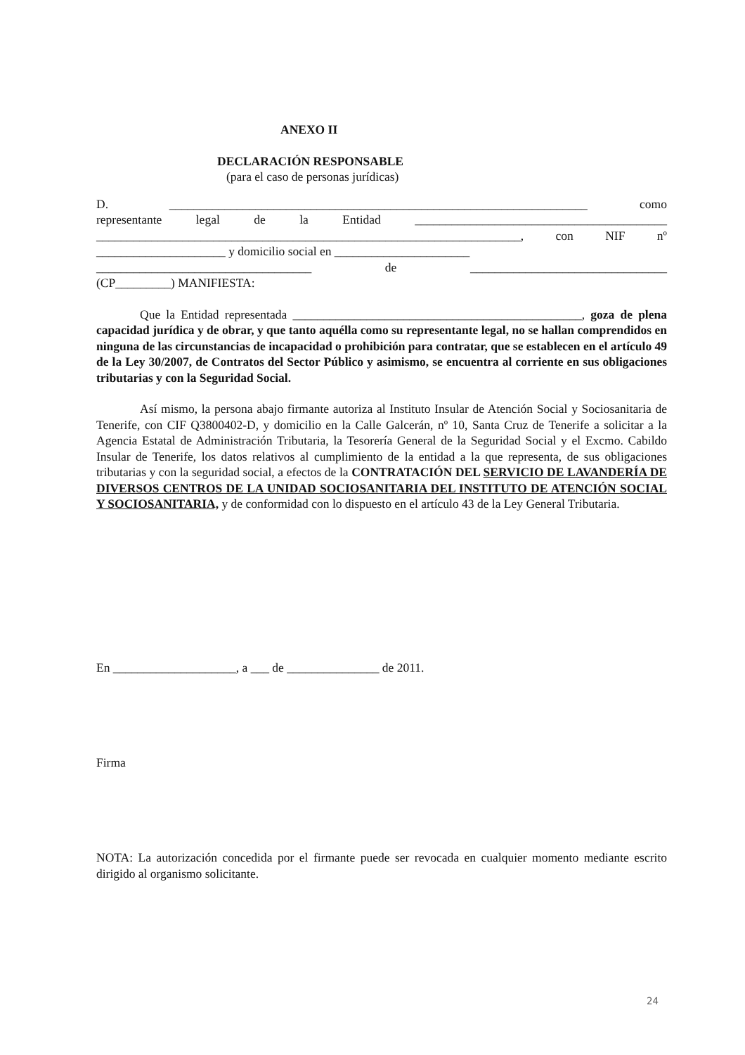ANEXO II
DECLARACIÓN RESPONSABLE
(para el caso de personas jurídicas)
D. ____________________________________________________________________ como
representante legal de la Entidad _________________________________________
_____________________________________________________________________, con NIF nº
_____________________ y domicilio social en ______________________
___________________________________ de ________________________________
(CP_________) MANIFIESTA:
Que la Entidad representada _______________________________________________, goza de plena capacidad jurídica y de obrar, y que tanto aquélla como su representante legal, no se hallan comprendidos en ninguna de las circunstancias de incapacidad o prohibición para contratar, que se establecen en el artículo 49 de la Ley 30/2007, de Contratos del Sector Público y asimismo, se encuentra al corriente en sus obligaciones tributarias y con la Seguridad Social.
Así mismo, la persona abajo firmante autoriza al Instituto Insular de Atención Social y Sociosanitaria de Tenerife, con CIF Q3800402-D, y domicilio en la Calle Galcerán, nº 10, Santa Cruz de Tenerife a solicitar a la Agencia Estatal de Administración Tributaria, la Tesorería General de la Seguridad Social y el Excmo. Cabildo Insular de Tenerife, los datos relativos al cumplimiento de la entidad a la que representa, de sus obligaciones tributarias y con la seguridad social, a efectos de la CONTRATACIÓN DEL SERVICIO DE LAVANDERÍA DE DIVERSOS CENTROS DE LA UNIDAD SOCIOSANITARIA DEL INSTITUTO DE ATENCIÓN SOCIAL Y SOCIOSANITARIA, y de conformidad con lo dispuesto en el artículo 43 de la Ley General Tributaria.
En ____________________, a ___ de _______________ de 2011.
Firma
NOTA: La autorización concedida por el firmante puede ser revocada en cualquier momento mediante escrito dirigido al organismo solicitante.
24